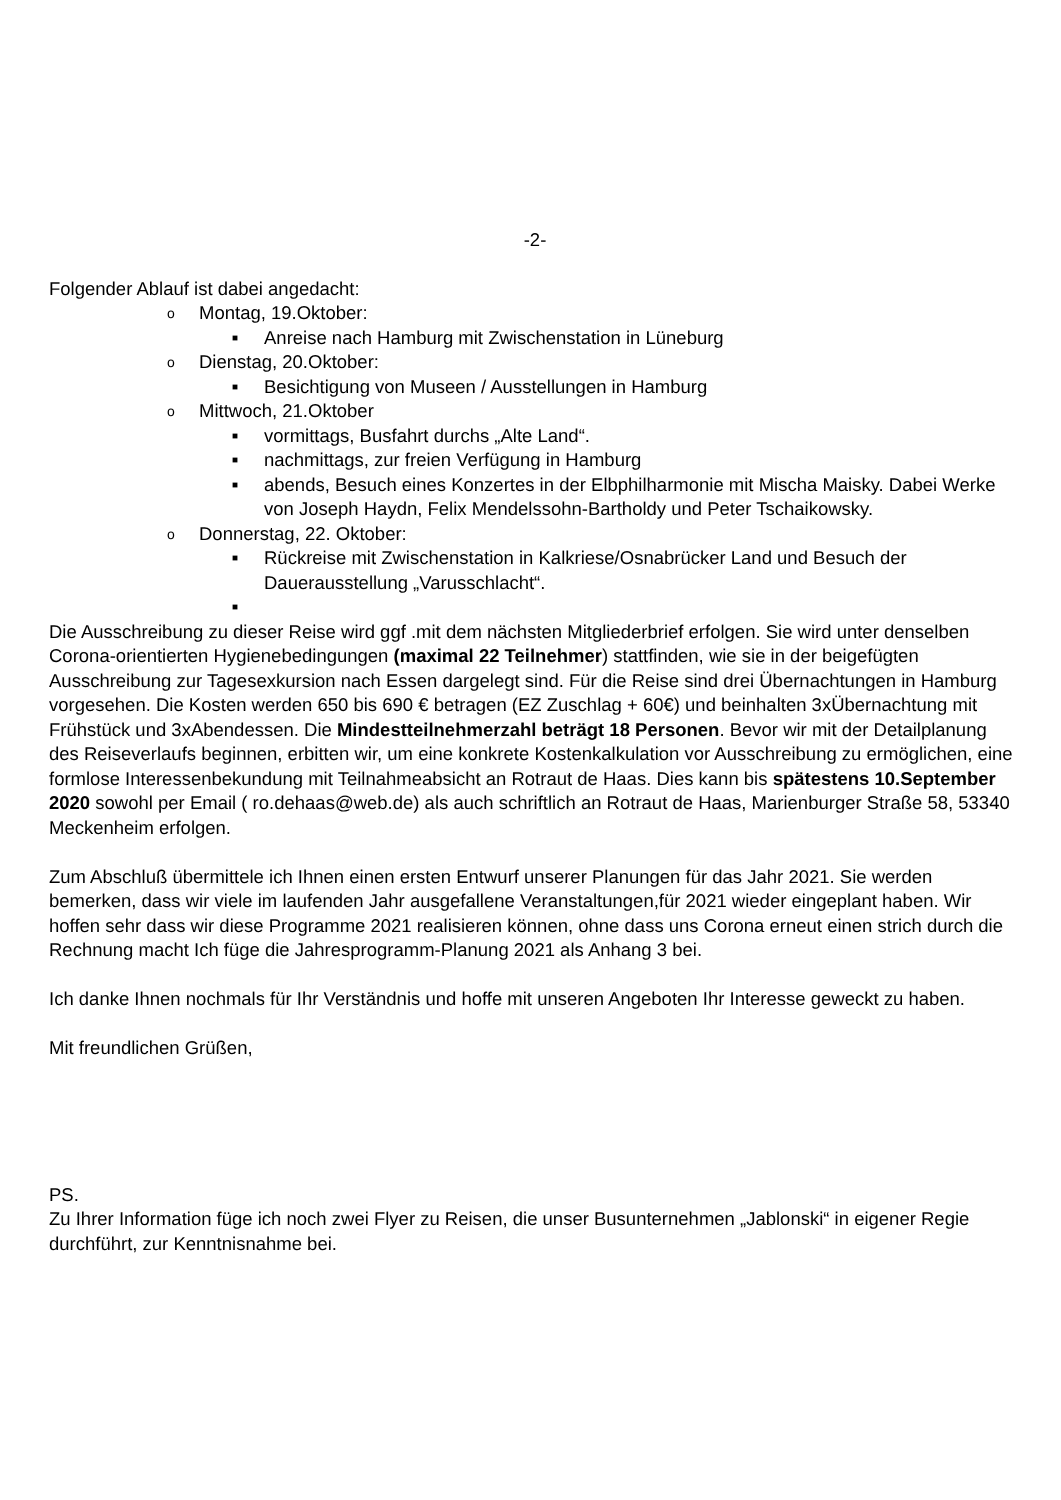-2-
Folgender Ablauf ist dabei angedacht:
o Montag, 19.Oktober:
■ Anreise nach Hamburg mit Zwischenstation in Lüneburg
o Dienstag, 20.Oktober:
■ Besichtigung von Museen / Ausstellungen in Hamburg
o Mittwoch, 21.Oktober
■ vormittags, Busfahrt durchs „Alte Land“.
■ nachmittags, zur freien Verfügung in Hamburg
■ abends, Besuch eines Konzertes in der Elbphilharmonie mit Mischa Maisky. Dabei Werke von Joseph Haydn, Felix Mendelssohn-Bartholdy und Peter Tschaikowsky.
o Donnerstag, 22. Oktober:
■ Rückreise mit Zwischenstation in Kalkriese/Osnabrücker Land und Besuch der Dauerausstellung „Varusschlacht“.
■
Die Ausschreibung zu dieser Reise wird ggf .mit dem nächsten Mitgliederbrief erfolgen. Sie wird unter denselben Corona-orientierten Hygienebedingungen (maximal 22 Teilnehmer) stattfinden, wie sie in der beigefügten Ausschreibung zur Tagesexkursion nach Essen dargelegt sind. Für die Reise sind drei Übernachtungen in Hamburg vorgesehen. Die Kosten werden 650 bis 690 € betragen (EZ Zuschlag + 60€) und beinhalten 3xÜbernachtung mit Frühstück und 3xAbendessen. Die Mindestteilnehmerzahl beträgt 18 Personen. Bevor wir mit der Detailplanung des Reiseverlaufs beginnen, erbitten wir, um eine konkrete Kostenkalkulation vor Ausschreibung zu ermöglichen, eine formlose Interessenbekundung mit Teilnahmeabsicht an Rotraut de Haas. Dies kann bis spätestens 10.September 2020 sowohl per Email ( ro.dehaas@web.de) als auch schriftlich an Rotraut de Haas, Marienburger Straße 58, 53340 Meckenheim erfolgen.
Zum Abschluß übermittele ich Ihnen einen ersten Entwurf unserer Planungen für das Jahr 2021. Sie werden bemerken, dass wir viele im laufenden Jahr ausgefallene Veranstaltungen,für 2021 wieder eingeplant haben. Wir hoffen sehr dass wir diese Programme 2021 realisieren können, ohne dass uns Corona erneut einen strich durch die Rechnung macht Ich füge die Jahresprogramm-Planung 2021 als Anhang 3 bei.
Ich danke Ihnen nochmals für Ihr Verständnis und hoffe mit unseren Angeboten Ihr Interesse geweckt zu haben.
Mit freundlichen Grüßen,
PS.
Zu Ihrer Information füge ich noch zwei Flyer zu Reisen, die unser Busunternehmen „Jablonski“ in eigener Regie durchführt, zur Kenntnisnahme bei.